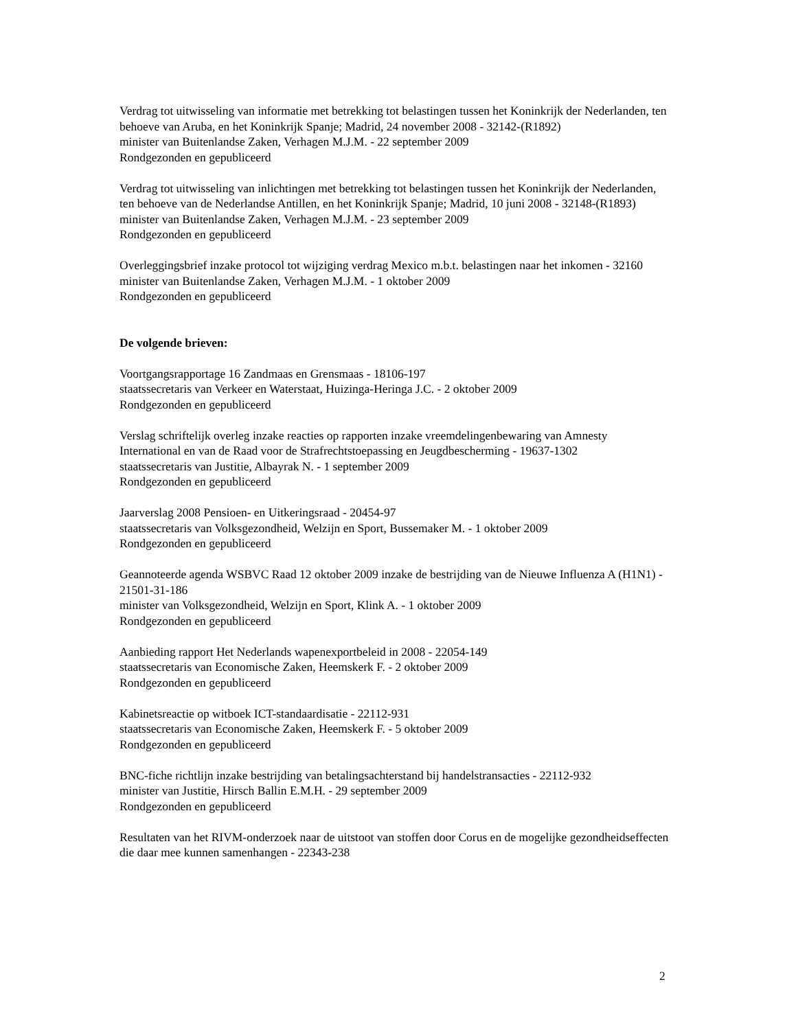Verdrag tot uitwisseling van informatie met betrekking tot belastingen tussen het Koninkrijk der Nederlanden, ten behoeve van Aruba, en het Koninkrijk Spanje; Madrid, 24 november 2008 - 32142-(R1892)
minister van Buitenlandse Zaken, Verhagen M.J.M. - 22 september 2009
Rondgezonden en gepubliceerd
Verdrag tot uitwisseling van inlichtingen met betrekking tot belastingen tussen het Koninkrijk der Nederlanden, ten behoeve van de Nederlandse Antillen, en het Koninkrijk Spanje; Madrid, 10 juni 2008 - 32148-(R1893)
minister van Buitenlandse Zaken, Verhagen M.J.M. - 23 september 2009
Rondgezonden en gepubliceerd
Overleggingsbrief inzake protocol tot wijziging verdrag Mexico m.b.t. belastingen naar het inkomen - 32160
minister van Buitenlandse Zaken, Verhagen M.J.M. - 1 oktober 2009
Rondgezonden en gepubliceerd
De volgende brieven:
Voortgangsrapportage 16 Zandmaas en Grensmaas - 18106-197
staatssecretaris van Verkeer en Waterstaat, Huizinga-Heringa J.C. - 2 oktober 2009
Rondgezonden en gepubliceerd
Verslag schriftelijk overleg inzake reacties op rapporten inzake vreemdelingenbewaring van Amnesty International en van de Raad voor de Strafrechtstoepassing en Jeugdbescherming - 19637-1302
staatssecretaris van Justitie, Albayrak N. - 1 september 2009
Rondgezonden en gepubliceerd
Jaarverslag 2008 Pensioen- en Uitkeringsraad - 20454-97
staatssecretaris van Volksgezondheid, Welzijn en Sport, Bussemaker M. - 1 oktober 2009
Rondgezonden en gepubliceerd
Geannoteerde agenda WSBVC Raad 12 oktober 2009 inzake de bestrijding van de Nieuwe Influenza A (H1N1) - 21501-31-186
minister van Volksgezondheid, Welzijn en Sport, Klink A. - 1 oktober 2009
Rondgezonden en gepubliceerd
Aanbieding rapport Het Nederlands wapenexportbeleid in 2008 - 22054-149
staatssecretaris van Economische Zaken, Heemskerk F. - 2 oktober 2009
Rondgezonden en gepubliceerd
Kabinetsreactie op witboek ICT-standaardisatie - 22112-931
staatssecretaris van Economische Zaken, Heemskerk F. - 5 oktober 2009
Rondgezonden en gepubliceerd
BNC-fiche richtlijn inzake bestrijding van betalingsachterstand bij handelstransacties - 22112-932
minister van Justitie, Hirsch Ballin E.M.H. - 29 september 2009
Rondgezonden en gepubliceerd
Resultaten van het RIVM-onderzoek naar de uitstoot van stoffen door Corus en de mogelijke gezondheidseffecten die daar mee kunnen samenhangen - 22343-238
2